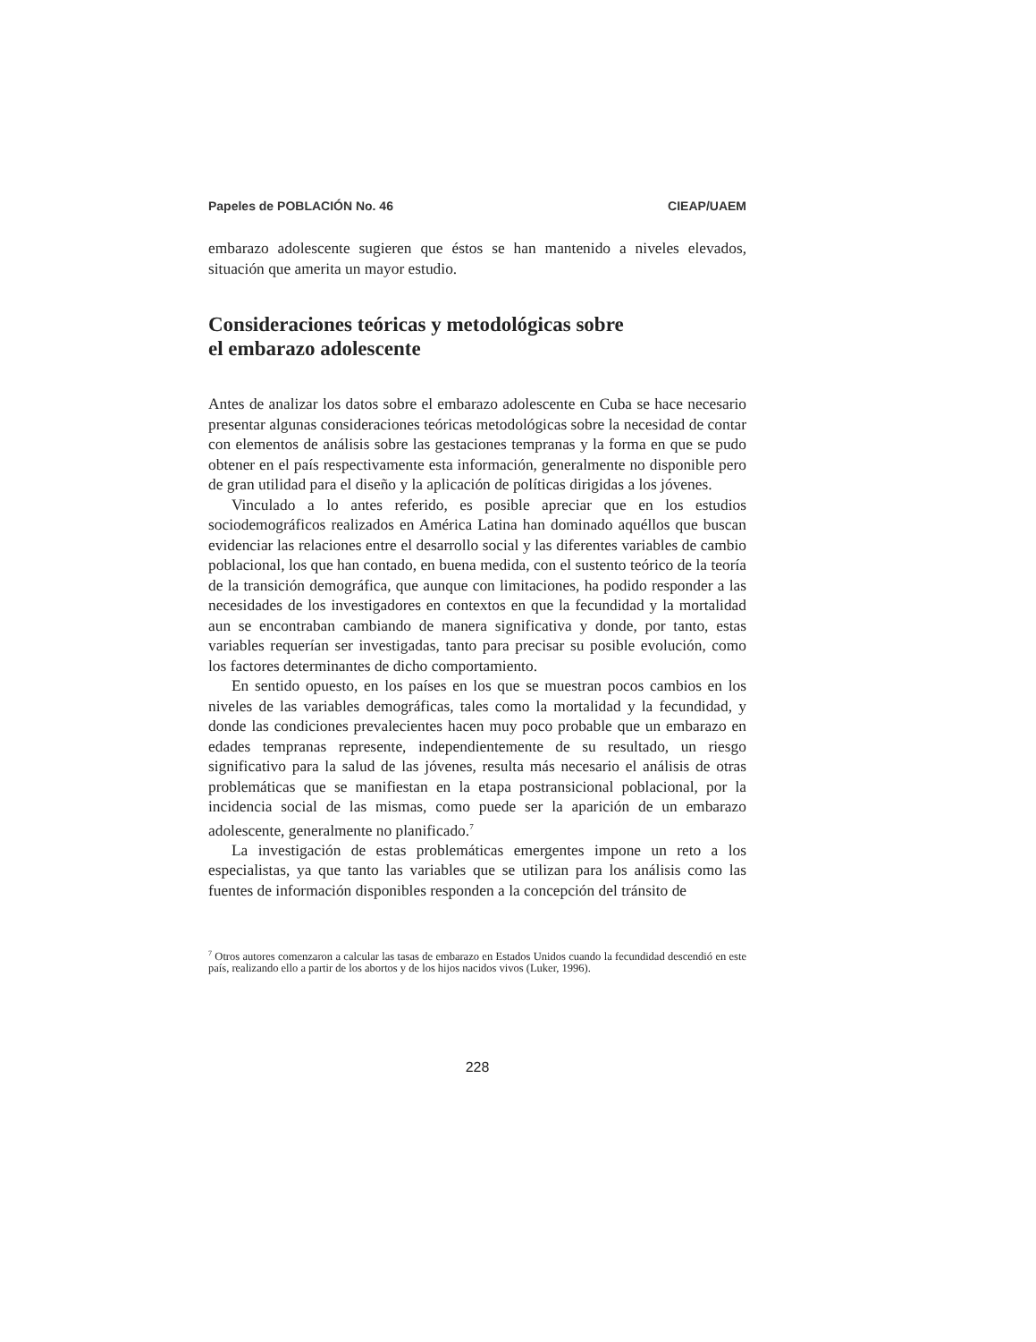Papeles de POBLACIÓN No. 46 CIEAP/UAEM
embarazo adolescente sugieren que éstos se han mantenido a niveles elevados, situación que amerita un mayor estudio.
Consideraciones teóricas y metodológicas sobre
el embarazo adolescente
Antes de analizar los datos sobre el embarazo adolescente en Cuba se hace necesario presentar algunas consideraciones teóricas metodológicas sobre la necesidad de contar con elementos de análisis sobre las gestaciones tempranas y la forma en que se pudo obtener en el país respectivamente esta información, generalmente no disponible pero de gran utilidad para el diseño y la aplicación de políticas dirigidas a los jóvenes.
Vinculado a lo antes referido, es posible apreciar que en los estudios sociodemográficos realizados en América Latina han dominado aquéllos que buscan evidenciar las relaciones entre el desarrollo social y las diferentes variables de cambio poblacional, los que han contado, en buena medida, con el sustento teórico de la teoría de la transición demográfica, que aunque con limitaciones, ha podido responder a las necesidades de los investigadores en contextos en que la fecundidad y la mortalidad aun se encontraban cambiando de manera significativa y donde, por tanto, estas variables requerían ser investigadas, tanto para precisar su posible evolución, como los factores determinantes de dicho comportamiento.
En sentido opuesto, en los países en los que se muestran pocos cambios en los niveles de las variables demográficas, tales como la mortalidad y la fecundidad, y donde las condiciones prevalecientes hacen muy poco probable que un embarazo en edades tempranas represente, independientemente de su resultado, un riesgo significativo para la salud de las jóvenes, resulta más necesario el análisis de otras problemáticas que se manifiestan en la etapa postransicional poblacional, por la incidencia social de las mismas, como puede ser la aparición de un embarazo adolescente, generalmente no planificado.<sup>7</sup>
La investigación de estas problemáticas emergentes impone un reto a los especialistas, ya que tanto las variables que se utilizan para los análisis como las fuentes de información disponibles responden a la concepción del tránsito de
<sup>7</sup> Otros autores comenzaron a calcular las tasas de embarazo en Estados Unidos cuando la fecundidad descendió en este país, realizando ello a partir de los abortos y de los hijos nacidos vivos (Luker, 1996).
228